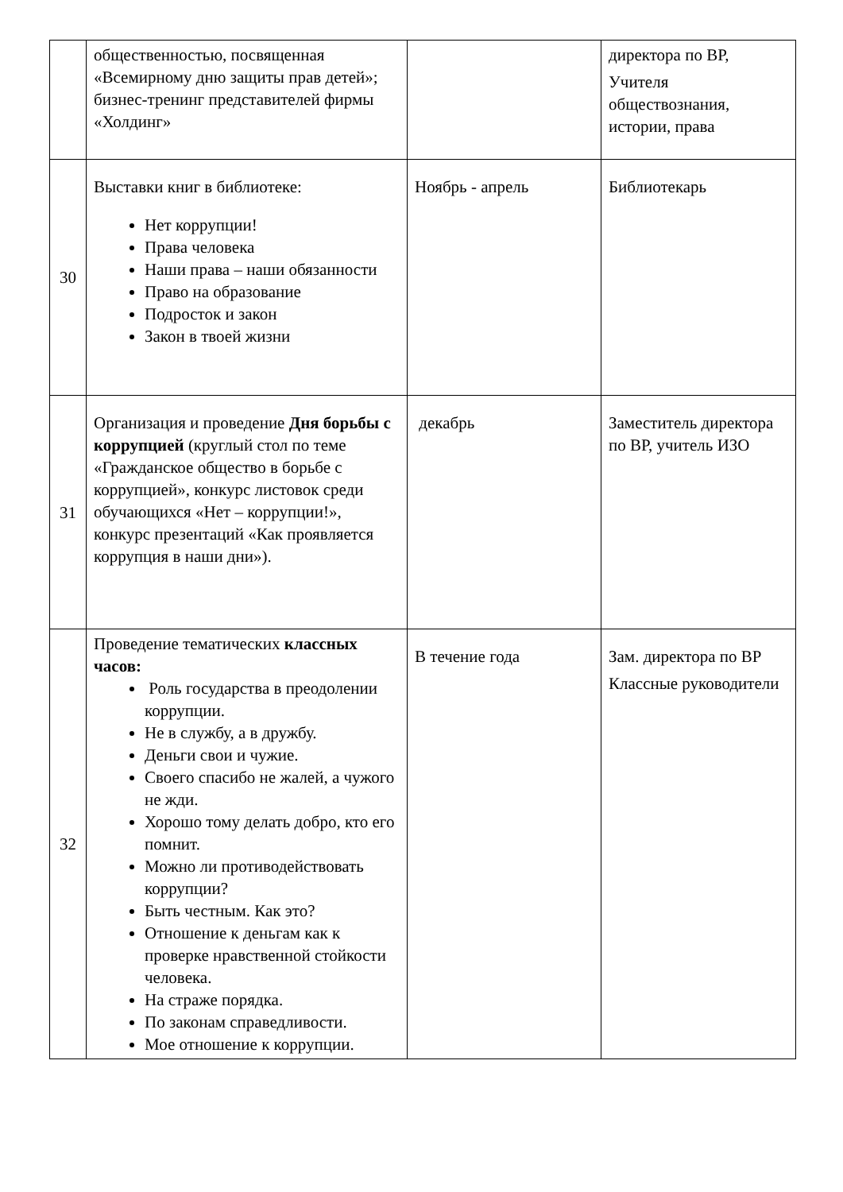| | общественностью, посвященная «Всемирному дню защиты прав детей»; бизнес-тренинг представителей фирмы «Холдинг» | | директора по ВР, Учителя обществознания, истории, права |
| 30 | Выставки книг в библиотеке: Нет коррупции! Права человека Наши права – наши обязанности Право на образование Подросток и закон Закон в твоей жизни | Ноябрь - апрель | Библиотекарь |
| 31 | Организация и проведение Дня борьбы с коррупцией (круглый стол по теме «Гражданское общество в борьбе с коррупцией», конкурс листовок среди обучающихся «Нет – коррупции!», конкурс презентаций «Как проявляется коррупция в наши дни»). | декабрь | Заместитель директора по ВР, учитель ИЗО |
| 32 | Проведение тематических классных часов: Роль государства в преодолении коррупции. Не в службу, а в дружбу. Деньги свои и чужие. Своего спасибо не жалей, а чужого не жди. Хорошо тому делать добро, кто его помнит. Можно ли противодействовать коррупции? Быть честным. Как это? Отношение к деньгам как к проверке нравственной стойкости человека. На страже порядка. По законам справедливости. Мое отношение к коррупции. | В течение года | Зам. директора по ВР Классные руководители |